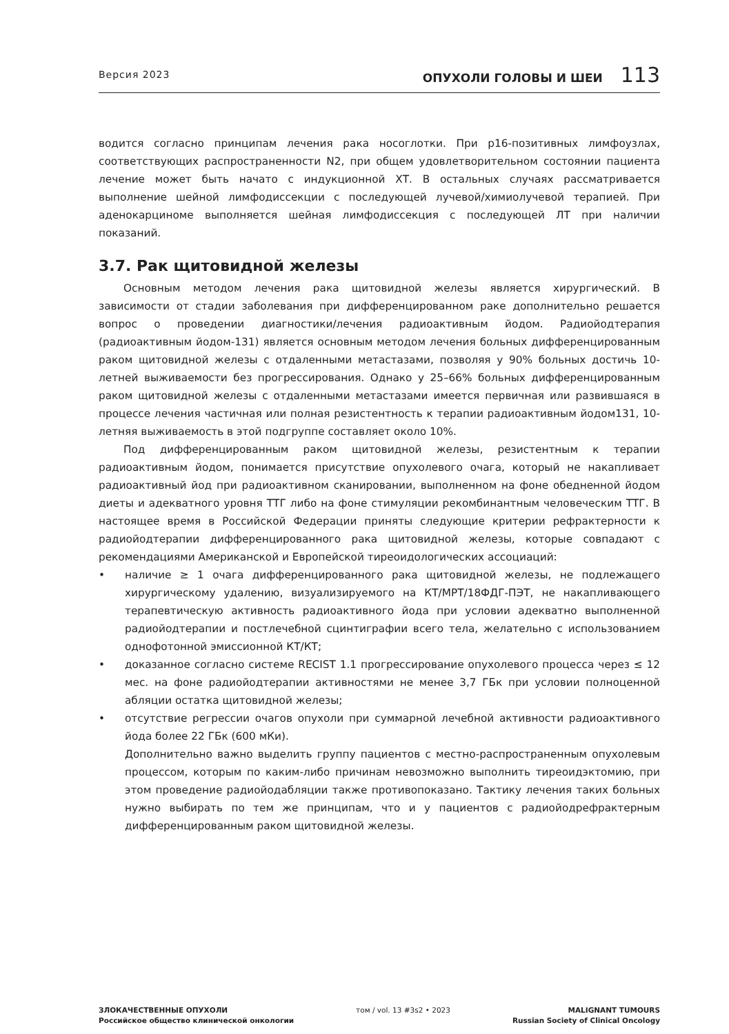Версия 2023
ОПУХОЛИ ГОЛОВЫ И ШЕИ 113
водится согласно принципам лечения рака носоглотки. При p16-позитивных лимфоузлах, соответствующих распространенности N2, при общем удовлетворительном состоянии пациента лечение может быть начато с индукционной ХТ. В остальных случаях рассматривается выполнение шейной лимфодиссекции с последующей лучевой/химиолучевой терапией. При аденокарциноме выполняется шейная лимфодиссекция с последующей ЛТ при наличии показаний.
3.7. Рак щитовидной железы
Основным методом лечения рака щитовидной железы является хирургический. В зависимости от стадии заболевания при дифференцированном раке дополнительно решается вопрос о проведении диагностики/лечения радиоактивным йодом. Радиойодтерапия (радиоактивным йодом-131) является основным методом лечения больных дифференцированным раком щитовидной железы с отдаленными метастазами, позволяя у 90% больных достичь 10-летней выживаемости без прогрессирования. Однако у 25–66% больных дифференцированным раком щитовидной железы с отдаленными метастазами имеется первичная или развившаяся в процессе лечения частичная или полная резистентность к терапии радиоактивным йодом131, 10-летняя выживаемость в этой подгруппе составляет около 10%.
Под дифференцированным раком щитовидной железы, резистентным к терапии радиоактивным йодом, понимается присутствие опухолевого очага, который не накапливает радиоактивный йод при радиоактивном сканировании, выполненном на фоне обедненной йодом диеты и адекватного уровня ТТГ либо на фоне стимуляции рекомбинантным человеческим ТТГ. В настоящее время в Российской Федерации приняты следующие критерии рефрактерности к радиойодтерапии дифференцированного рака щитовидной железы, которые совпадают с рекомендациями Американской и Европейской тиреоидологических ассоциаций:
• наличие ≥ 1 очага дифференцированного рака щитовидной железы, не подлежащего хирургическому удалению, визуализируемого на КТ/МРТ/18ФДГ-ПЭТ, не накапливающего терапевтическую активность радиоактивного йода при условии адекватно выполненной радиойодтерапии и постлечебной сцинтиграфии всего тела, желательно с использованием однофотонной эмиссионной КТ/КТ;
• доказанное согласно системе RECIST 1.1 прогрессирование опухолевого процесса через ≤ 12 мес. на фоне радиойодтерапии активностями не менее 3,7 ГБк при условии полноценной абляции остатка щитовидной железы;
• отсутствие регрессии очагов опухоли при суммарной лечебной активности радиоактивного йода более 22 ГБк (600 мКи).
Дополнительно важно выделить группу пациентов с местно-распространенным опухолевым процессом, которым по каким-либо причинам невозможно выполнить тиреоидэктомию, при этом проведение радиойодабляции также противопоказано. Тактику лечения таких больных нужно выбирать по тем же принципам, что и у пациентов с радиойодрефрактерным дифференцированным раком щитовидной железы.
ЗЛОКАЧЕСТВЕННЫЕ ОПУХОЛИ
Российское общество клинической онкологии
том / vol. 13 #3s2 • 2023 MALIGNANT TUMOURS
Russian Society of Clinical Oncology